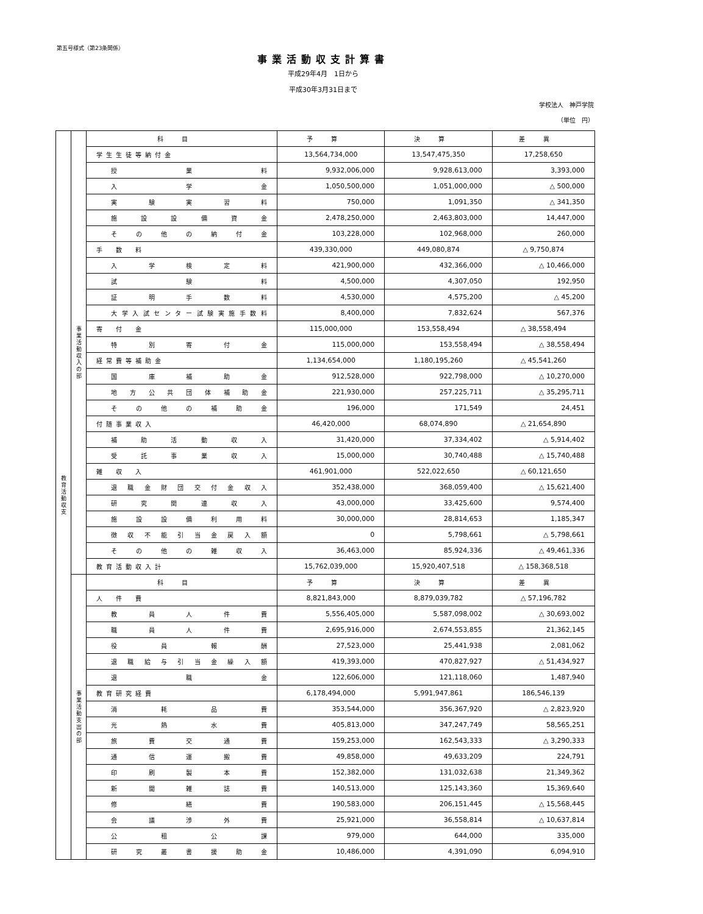第五号様式（第23条関係）
事業活動収支計算書
平成29年4月　1日から
平成30年3月31日まで
学校法人　神戸学院
（単位　円）
| 教 育 活 動 収 支 | 事 業 活 動 収 入 の 部 | 科目 | 予算 | 決算 | 差異 |
| | | 学生生徒等納付金 | 13,564,734,000 | 13,547,475,350 | 17,258,650 |
| | | 授業料 | 9,932,006,000 | 9,928,613,000 | 3,393,000 |
| | | 入学金 | 1,050,500,000 | 1,051,000,000 | △ 500,000 |
| | | 実験実習料 | 750,000 | 1,091,350 | △ 341,350 |
| | | 施設設備資金 | 2,478,250,000 | 2,463,803,000 | 14,447,000 |
| | | その他の納付金 | 103,228,000 | 102,968,000 | 260,000 |
| | | 手 数 料 | 439,330,000 | 449,080,874 | △ 9,750,874 |
| | | 入学検定料 | 421,900,000 | 432,366,000 | △ 10,466,000 |
| | | 試験料 | 4,500,000 | 4,307,050 | 192,950 |
| | | 証明手数料 | 4,530,000 | 4,575,200 | △ 45,200 |
| | | 大学入試センター試験実施手数料 | 8,400,000 | 7,832,624 | 567,376 |
| | | 寄 付 金 | 115,000,000 | 153,558,494 | △ 38,558,494 |
| | | 特別寄付金 | 115,000,000 | 153,558,494 | △ 38,558,494 |
| | | 経常費等補助金 | 1,134,654,000 | 1,180,195,260 | △ 45,541,260 |
| | | 国庫補助金 | 912,528,000 | 922,798,000 | △ 10,270,000 |
| | | 地方公共団体補助金 | 221,930,000 | 257,225,711 | △ 35,295,711 |
| | | その他の補助金 | 196,000 | 171,549 | 24,451 |
| | | 付随事業収入 | 46,420,000 | 68,074,890 | △ 21,654,890 |
| | | 補助活動収入 | 31,420,000 | 37,334,402 | △ 5,914,402 |
| | | 受託事業収入 | 15,000,000 | 30,740,488 | △ 15,740,488 |
| | | 雑 収 入 | 461,901,000 | 522,022,650 | △ 60,121,650 |
| | | 退職金財団交付金収入 | 352,438,000 | 368,059,400 | △ 15,621,400 |
| | | 研究関連収入 | 43,000,000 | 33,425,600 | 9,574,400 |
| | | 施設設備利用料 | 30,000,000 | 28,814,653 | 1,185,347 |
| | | 徴収不能引当金戻入額 | 0 | 5,798,661 | △ 5,798,661 |
| | | その他の雑収入 | 36,463,000 | 85,924,336 | △ 49,461,336 |
| | | 教育活動収入計 | 15,762,039,000 | 15,920,407,518 | △ 158,368,518 |
| | 事 業 活 動 支 出 の 部 | 科目 | 予算 | 決算 | 差異 |
| | | 人 件 費 | 8,821,843,000 | 8,879,039,782 | △ 57,196,782 |
| | | 教員人件費 | 5,556,405,000 | 5,587,098,002 | △ 30,693,002 |
| | | 職員人件費 | 2,695,916,000 | 2,674,553,855 | 21,362,145 |
| | | 役員報酬 | 27,523,000 | 25,441,938 | 2,081,062 |
| | | 退職給与引当金繰入額 | 419,393,000 | 470,827,927 | △ 51,434,927 |
| | | 退職金 | 122,606,000 | 121,118,060 | 1,487,940 |
| | | 教育研究経費 | 6,178,494,000 | 5,991,947,861 | 186,546,139 |
| | | 消耗品費 | 353,544,000 | 356,367,920 | △ 2,823,920 |
| | | 光熱水費 | 405,813,000 | 347,247,749 | 58,565,251 |
| | | 旅費交通費 | 159,253,000 | 162,543,333 | △ 3,290,333 |
| | | 通信運搬費 | 49,858,000 | 49,633,209 | 224,791 |
| | | 印刷製本費 | 152,382,000 | 131,032,638 | 21,349,362 |
| | | 新聞雑誌費 | 140,513,000 | 125,143,360 | 15,369,640 |
| | | 修繕費 | 190,583,000 | 206,151,445 | △ 15,568,445 |
| | | 会議渉外費 | 25,921,000 | 36,558,814 | △ 10,637,814 |
| | | 公租公課 | 979,000 | 644,000 | 335,000 |
| | | 研究叢書援助金 | 10,486,000 | 4,391,090 | 6,094,910 |